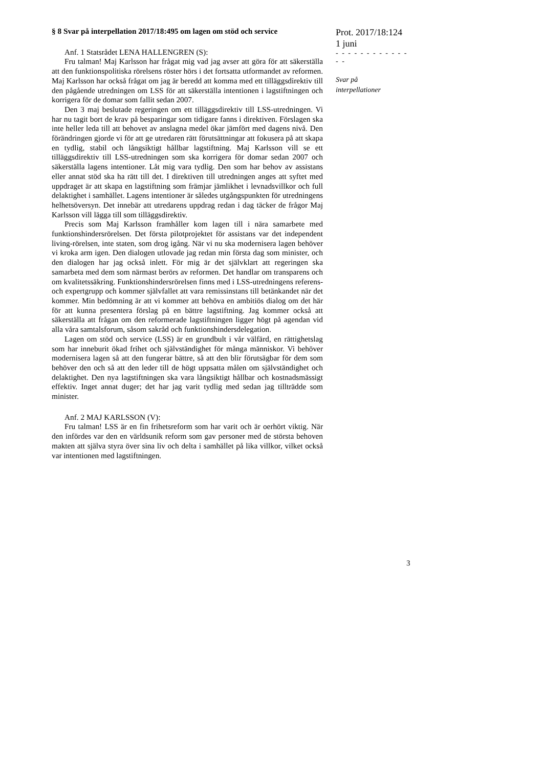§ 8 Svar på interpellation 2017/18:495 om lagen om stöd och service
Anf. 1 Statsrådet LENA HALLENGREN (S):
Fru talman! Maj Karlsson har frågat mig vad jag avser att göra för att säkerställa att den funktionspolitiska rörelsens röster hörs i det fortsatta utformandet av reformen. Maj Karlsson har också frågat om jag är beredd att komma med ett tilläggsdirektiv till den pågående utredningen om LSS för att säkerställa intentionen i lagstiftningen och korrigera för de domar som fallit sedan 2007.
Den 3 maj beslutade regeringen om ett tilläggsdirektiv till LSS-utredningen. Vi har nu tagit bort de krav på besparingar som tidigare fanns i direktiven. Förslagen ska inte heller leda till att behovet av anslagna medel ökar jämfört med dagens nivå. Den förändringen gjorde vi för att ge utredaren rätt förutsättningar att fokusera på att skapa en tydlig, stabil och långsiktigt hållbar lagstiftning. Maj Karlsson vill se ett tilläggsdirektiv till LSS-utredningen som ska korrigera för domar sedan 2007 och säkerställa lagens intentioner. Låt mig vara tydlig. Den som har behov av assistans eller annat stöd ska ha rätt till det. I direktiven till utredningen anges att syftet med uppdraget är att skapa en lagstiftning som främjar jämlikhet i levnadsvillkor och full delaktighet i samhället. Lagens intentioner är således utgångspunkten för utredningens helhetsöversyn. Det innebär att utredarens uppdrag redan i dag täcker de frågor Maj Karlsson vill lägga till som tilläggsdirektiv.
Precis som Maj Karlsson framhåller kom lagen till i nära samarbete med funktionshindersrörelsen. Det första pilotprojektet för assistans var det independent living-rörelsen, inte staten, som drog igång. När vi nu ska modernisera lagen behöver vi kroka arm igen. Den dialogen utlovade jag redan min första dag som minister, och den dialogen har jag också inlett. För mig är det självklart att regeringen ska samarbeta med dem som närmast berörs av reformen. Det handlar om transparens och om kvalitetssäkring. Funktionshindersrörelsen finns med i LSS-utredningens referens- och expertgrupp och kommer självfallet att vara remissinstans till betänkandet när det kommer. Min bedömning är att vi kommer att behöva en ambitiös dialog om det här för att kunna presentera förslag på en bättre lagstiftning. Jag kommer också att säkerställa att frågan om den reformerade lagstiftningen ligger högt på agendan vid alla våra samtalsforum, såsom sakråd och funktionshindersdelegation.
Lagen om stöd och service (LSS) är en grundbult i vår välfärd, en rättighetslag som har inneburit ökad frihet och självständighet för många människor. Vi behöver modernisera lagen så att den fungerar bättre, så att den blir förutsägbar för dem som behöver den och så att den leder till de högt uppsatta målen om självständighet och delaktighet. Den nya lagstiftningen ska vara långsiktigt hållbar och kostnadsmässigt effektiv. Inget annat duger; det har jag varit tydlig med sedan jag tillträdde som minister.
Anf. 2 MAJ KARLSSON (V):
Fru talman! LSS är en fin frihetsreform som har varit och är oerhört viktig. När den infördes var den en världsunik reform som gav personer med de största behoven makten att själva styra över sina liv och delta i samhället på lika villkor, vilket också var intentionen med lagstiftningen.
Prot. 2017/18:124
1 juni
- - - - - - - - - - - - - -
Svar på
interpellationer
3